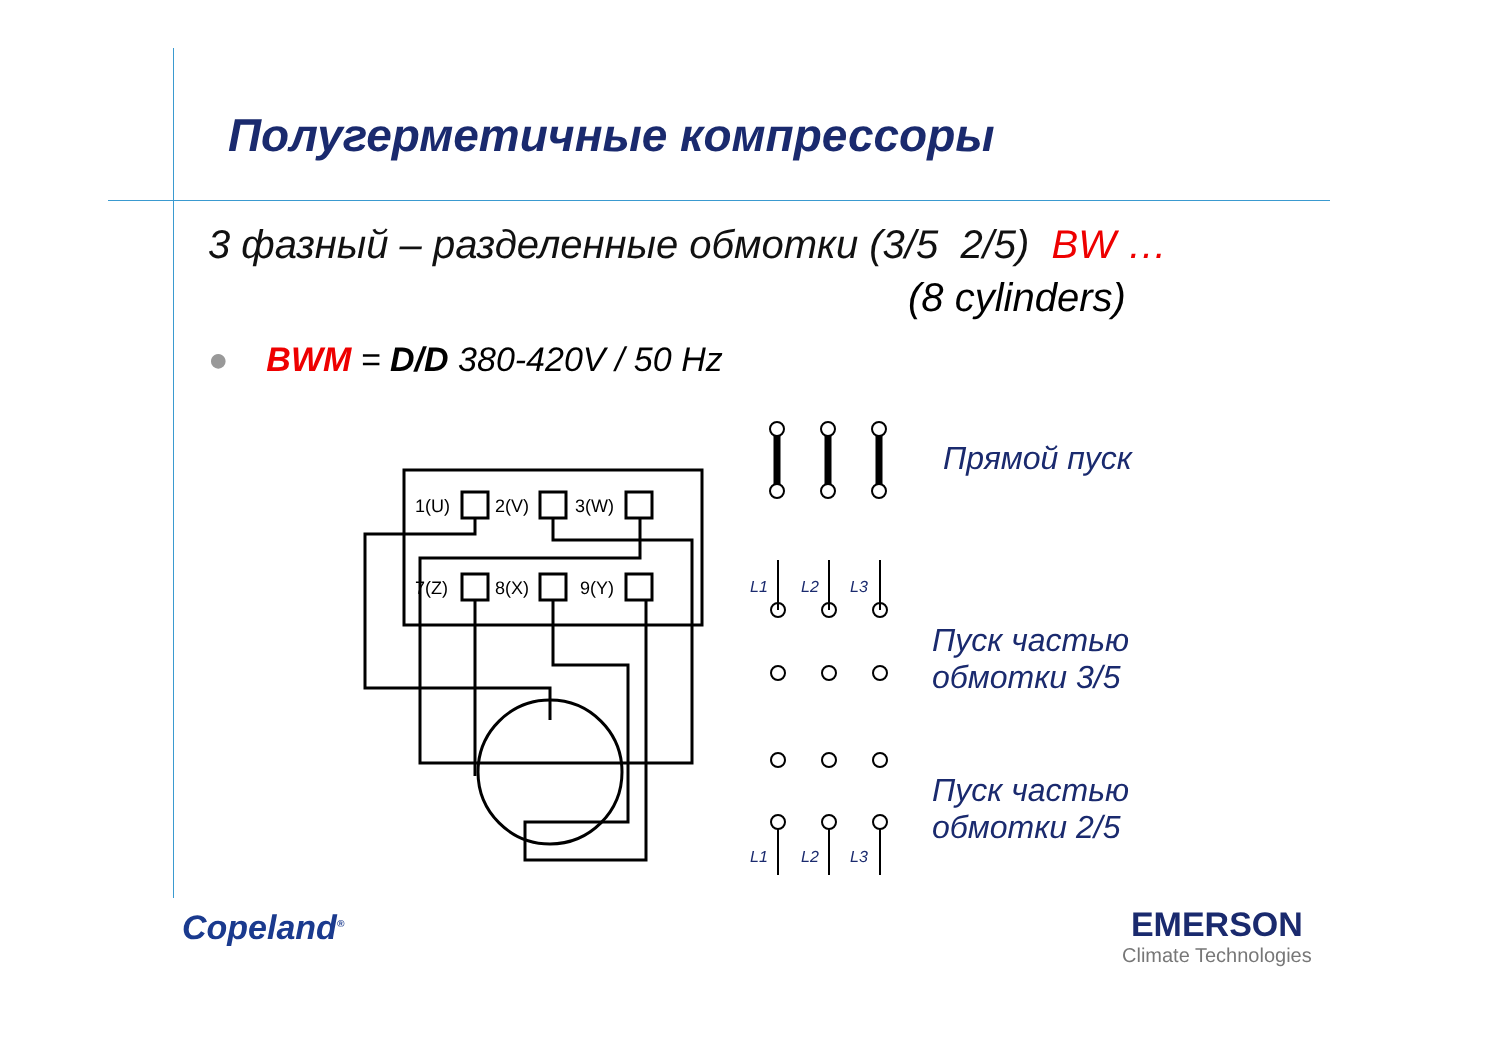Полугерметичные компрессоры
3 фазный – разделенные обмотки (3/5 2/5) BW …
(8 cylinders)
● BWM = D/D 380-420V / 50 Hz
1(U)
2(V)
3(W)
7(Z)
8(X)
9(Y)
L1 L2 L3
L1 L2 L3
Прямой пуск
Пуск частью
обмотки 3/5
Пуск частью
обмотки 2/5
Copeland<sup>®</sup>
EMERSON
Climate Technologies